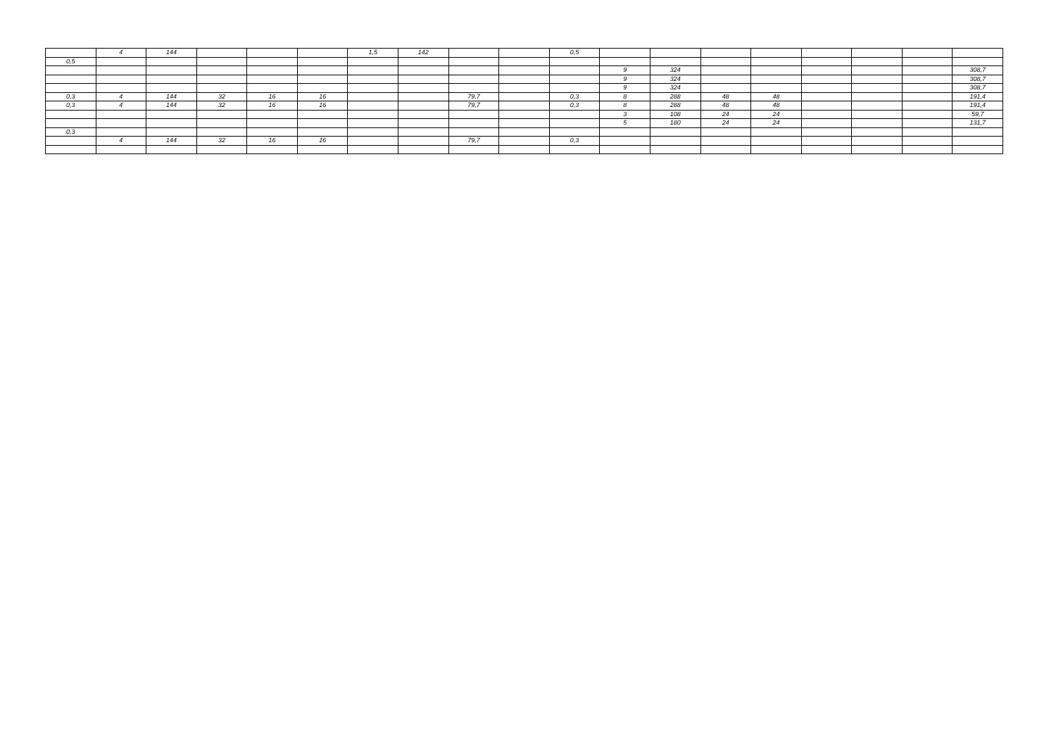| | 4 | 144 | | | | 1,5 | 142 | | | 0,5 | | | | | | | | |
| 0,5 | | | | | | | | | | | | | | | | | | |
| | | | | | | | | | | | 9 | 324 | | | | | | 308,7 |
| | | | | | | | | | | | 9 | 324 | | | | | | 308,7 |
| | | | | | | | | | | | 9 | 324 | | | | | | 308,7 |
| 0,3 | 4 | 144 | 32 | 16 | 16 | | | 79,7 | | 0,3 | 8 | 288 | 48 | 48 | | | | 191,4 |
| 0,3 | 4 | 144 | 32 | 16 | 16 | | | 79,7 | | 0,3 | 8 | 288 | 48 | 48 | | | | 191,4 |
| | | | | | | | | | | | 3 | 108 | 24 | 24 | | | | 59,7 |
| | | | | | | | | | | | 5 | 180 | 24 | 24 | | | | 131,7 |
| 0,3 | | | | | | | | | | | | | | | | | | |
| | 4 | 144 | 32 | 16 | 16 | | | 79,7 | | 0,3 | | | | | | | | |